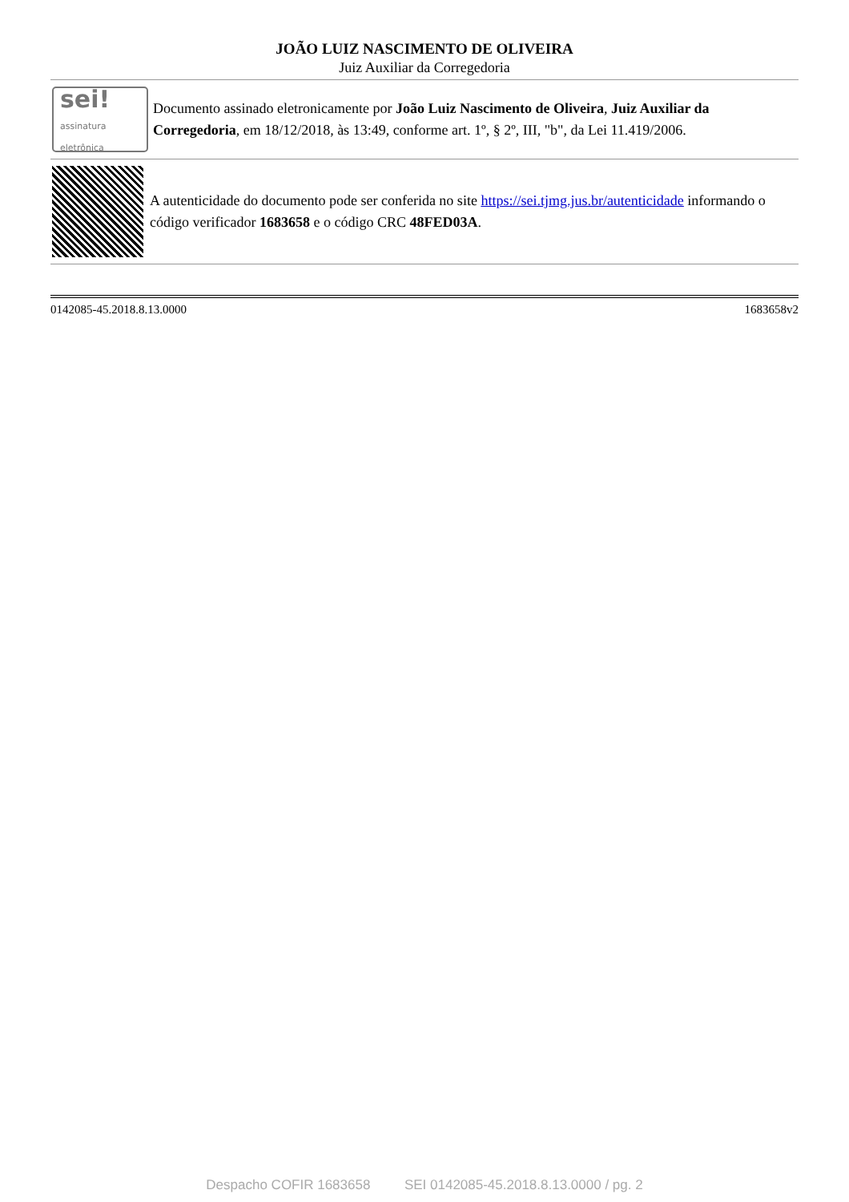JOÃO LUIZ NASCIMENTO DE OLIVEIRA
Juiz Auxiliar da Corregedoria
sei!
assinatura
eletrônica
Documento assinado eletronicamente por João Luiz Nascimento de Oliveira, Juiz Auxiliar da Corregedoria, em 18/12/2018, às 13:49, conforme art. 1º, § 2º, III, "b", da Lei 11.419/2006.
A autenticidade do documento pode ser conferida no site https://sei.tjmg.jus.br/autenticidade informando o código verificador 1683658 e o código CRC 48FED03A.
0142085-45.2018.8.13.0000 1683658v2
Despacho COFIR 1683658 SEI 0142085-45.2018.8.13.0000 / pg. 2